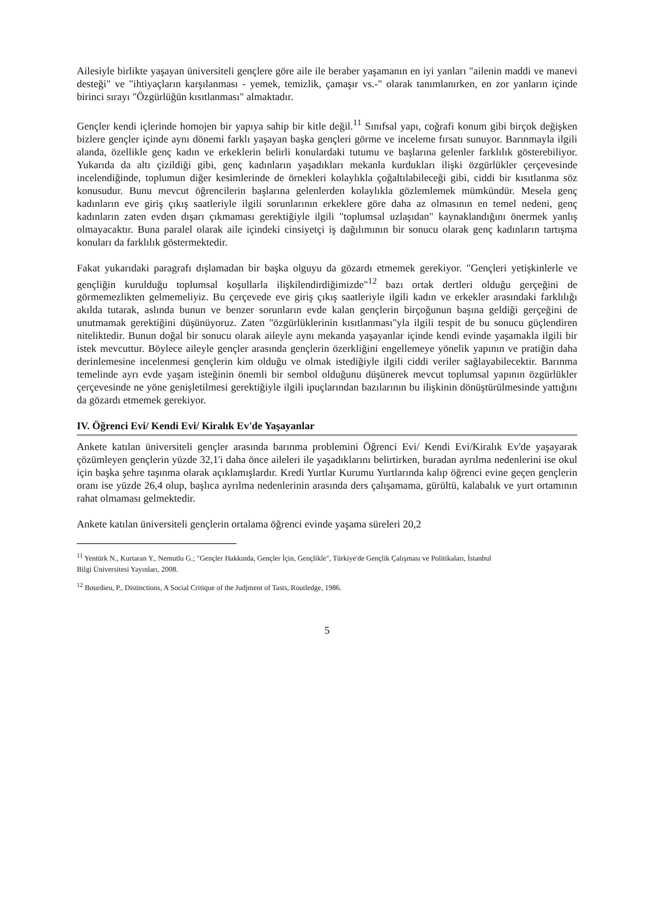Ailesiyle birlikte yaşayan üniversiteli gençlere göre aile ile beraber yaşamanın en iyi yanları "ailenin maddi ve manevi desteği" ve "ihtiyaçların karşılanması - yemek, temizlik, çamaşır vs.-" olarak tanımlanırken, en zor yanların içinde birinci sırayı "Özgürlüğün kısıtlanması" almaktadır.
Gençler kendi içlerinde homojen bir yapıya sahip bir kitle değil.<sup>11</sup> Sınıfsal yapı, coğrafi konum gibi birçok değişken bizlere gençler içinde aynı dönemi farklı yaşayan başka gençleri görme ve inceleme fırsatı sunuyor. Barınmayla ilgili alanda, özellikle genç kadın ve erkeklerin belirli konulardaki tutumu ve başlarına gelenler farklılık gösterebiliyor. Yukarıda da altı çizildiği gibi, genç kadınların yaşadıkları mekanla kurdukları ilişki özgürlükler çerçevesinde incelendiğinde, toplumun diğer kesimlerinde de örnekleri kolaylıkla çoğaltılabileceği gibi, ciddi bir kısıtlanma söz konusudur. Bunu mevcut öğrencilerin başlarına gelenlerden kolaylıkla gözlemlemek mümkündür. Mesela genç kadınların eve giriş çıkış saatleriyle ilgili sorunlarının erkeklere göre daha az olmasının en temel nedeni, genç kadınların zaten evden dışarı çıkmaması gerektiğiyle ilgili "toplumsal uzlaşıdan" kaynaklandığını önermek yanlış olmayacaktır. Buna paralel olarak aile içindeki cinsiyetçi iş dağılımının bir sonucu olarak genç kadınların tartışma konuları da farklılık göstermektedir.
Fakat yukarıdaki paragrafı dışlamadan bir başka olguyu da gözardı etmemek gerekiyor. "Gençleri yetişkinlerle ve gençliğin kurulduğu toplumsal koşullarla ilişkilendirdiğimizde"<sup>12</sup> bazı ortak dertleri olduğu gerçeğini de görmemezlikten gelmemeliyiz. Bu çerçevede eve giriş çıkış saatleriyle ilgili kadın ve erkekler arasındaki farklılığı akılda tutarak, aslında bunun ve benzer sorunların evde kalan gençlerin birçoğunun başına geldiği gerçeğini de unutmamak gerektiğini düşünüyoruz. Zaten "özgürlüklerinin kısıtlanması"yla ilgili tespit de bu sonucu güçlendiren niteliktedir. Bunun doğal bir sonucu olarak aileyle aynı mekanda yaşayanlar içinde kendi evinde yaşamakla ilgili bir istek mevcuttur. Böylece aileyle gençler arasında gençlerin özerkliğini engellemeye yönelik yapının ve pratiğin daha derinlemesine incelenmesi gençlerin kim olduğu ve olmak istediğiyle ilgili ciddi veriler sağlayabilecektir. Barınma temelinde ayrı evde yaşam isteğinin önemli bir sembol olduğunu düşünerek mevcut toplumsal yapının özgürlükler çerçevesinde ne yöne genişletilmesi gerektiğiyle ilgili ipuçlarından bazılarının bu ilişkinin dönüştürülmesinde yattığını da gözardı etmemek gerekiyor.
IV. Öğrenci Evi/ Kendi Evi/ Kiralık Ev'de Yaşayanlar
Ankete katılan üniversiteli gençler arasında barınma problemini Öğrenci Evi/ Kendi Evi/Kiralık Ev'de yaşayarak çözümleyen gençlerin yüzde 32,1'i daha önce aileleri ile yaşadıklarını belirtirken, buradan ayrılma nedenlerini ise okul için başka şehre taşınma olarak açıklamışlardır. Kredi Yurtlar Kurumu Yurtlarında kalıp öğrenci evine geçen gençlerin oranı ise yüzde 26,4 olup, başlıca ayrılma nedenlerinin arasında ders çalışamama, gürültü, kalabalık ve yurt ortamının rahat olmaması gelmektedir.
Ankete katılan üniversiteli gençlerin ortalama öğrenci evinde yaşama süreleri 20,2
<sup>11</sup> Yentürk N., Kurtaran Y., Nemutlu G.; "Gençler Hakkında, Gençler İçin, Gençlikle", Türkiye'de Gençlik Çalışması ve Politikaları, İstanbul Bilgi Üniversitesi Yayınları, 2008.
<sup>12</sup> Bourdieu, P., Distinctions, A Social Critique of the Judjment of Tasts, Routledge, 1986.
5